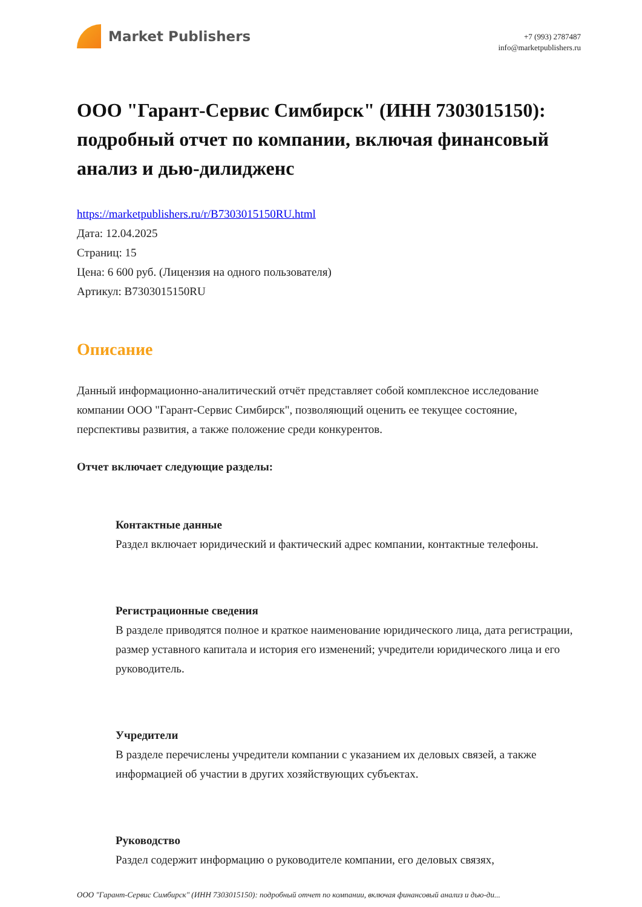Market Publishers
+7 (993) 2787487
info@marketpublishers.ru
ООО "Гарант-Сервис Симбирск" (ИНН 7303015150): подробный отчет по компании, включая финансовый анализ и дью-дилидженс
https://marketpublishers.ru/r/B7303015150RU.html
Дата: 12.04.2025
Страниц: 15
Цена: 6 600 руб. (Лицензия на одного пользователя)
Артикул: B7303015150RU
Описание
Данный информационно-аналитический отчёт представляет собой комплексное исследование компании ООО "Гарант-Сервис Симбирск", позволяющий оценить ее текущее состояние, перспективы развития, а также положение среди конкурентов.
Отчет включает следующие разделы:
Контактные данные
Раздел включает юридический и фактический адрес компании, контактные телефоны.
Регистрационные сведения
В разделе приводятся полное и краткое наименование юридического лица, дата регистрации, размер уставного капитала и история его изменений; учредители юридического лица и его руководитель.
Учредители
В разделе перечислены учредители компании с указанием их деловых связей, а также информацией об участии в других хозяйствующих субъектах.
Руководство
Раздел содержит информацию о руководителе компании, его деловых связях,
ООО "Гарант-Сервис Симбирск" (ИНН 7303015150): подробный отчет по компании, включая финансовый анализ и дью-ди...